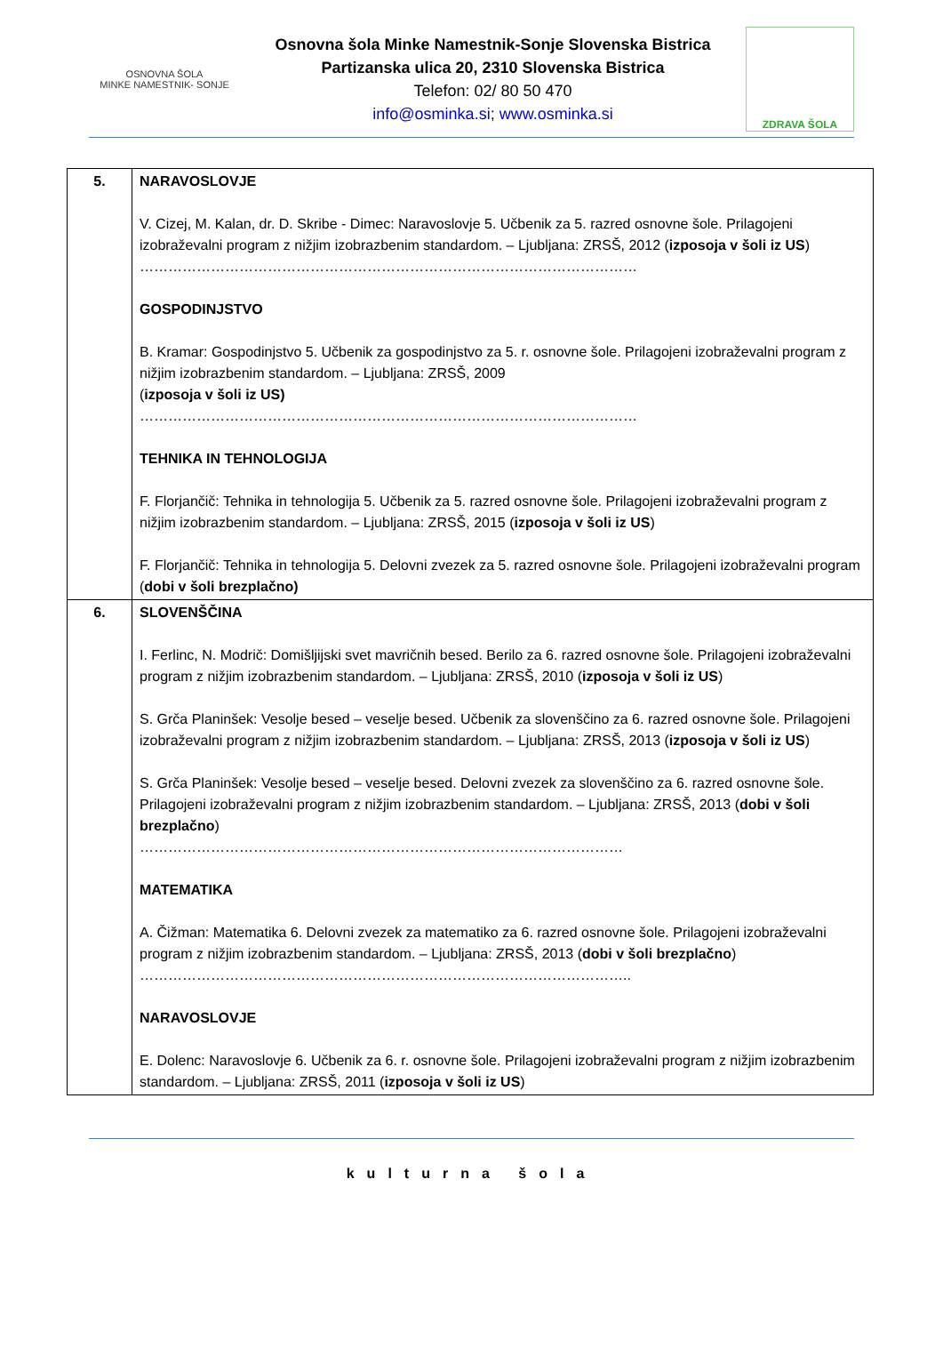OSNOVNA ŠOLA
MINKE NAMESTNIK- SONJE
Osnovna šola Minke Namestnik-Sonje Slovenska Bistrica
Partizanska ulica 20, 2310 Slovenska Bistrica
Telefon: 02/ 80 50 470
info@osminka.si; www.osminka.si
ZDRAVA ŠOLA
| 5. | NARAVOSLOVJE V. Cizej, M. Kalan, dr. D. Skribe - Dimec: Naravoslovje 5. Učbenik za 5. razred osnovne šole. Prilagojeni izobraževalni program z nižjim izobrazbenim standardom. – Ljubljana: ZRSŠ, 2012 ( izposoja v šoli iz US ) …………………………………………………………………………………………… GOSPODINJSTVO B. Kramar: Gospodinjstvo 5. Učbenik za gospodinjstvo za 5. r. osnovne šole. Prilagojeni izobraževalni program z nižjim izobrazbenim standardom. – Ljubljana: ZRSŠ, 2009 ( izposoja v šoli iz US) …………………………………………………………………………………………… TEHNIKA IN TEHNOLOGIJA F. Florjančič: Tehnika in tehnologija 5. Učbenik za 5. razred osnovne šole. Prilagojeni izobraževalni program z nižjim izobrazbenim standardom. – Ljubljana: ZRSŠ, 2015 ( izposoja v šoli iz US ) F. Florjančič: Tehnika in tehnologija 5. Delovni zvezek za 5. razred osnovne šole. Prilagojeni izobraževalni program ( dobi v šoli brezplačno) |
| 6. | SLOVENŠČINA I. Ferlinc, N. Modrič: Domišljijski svet mavričnih besed. Berilo za 6. razred osnovne šole. Prilagojeni izobraževalni program z nižjim izobrazbenim standardom. – Ljubljana: ZRSŠ, 2010 ( izposoja v šoli iz US ) S. Grča Planinšek: Vesolje besed – veselje besed. Učbenik za slovenščino za 6. razred osnovne šole. Prilagojeni izobraževalni program z nižjim izobrazbenim standardom. – Ljubljana: ZRSŠ, 2013 ( izposoja v šoli iz US ) S. Grča Planinšek: Vesolje besed – veselje besed. Delovni zvezek za slovenščino za 6. razred osnovne šole. Prilagojeni izobraževalni program z nižjim izobrazbenim standardom. – Ljubljana: ZRSŠ, 2013 ( dobi v šoli brezplačno ) ………………………………………………………………………………………… MATEMATIKA A. Čižman: Matematika 6. Delovni zvezek za matematiko za 6. razred osnovne šole. Prilagojeni izobraževalni program z nižjim izobrazbenim standardom. – Ljubljana: ZRSŠ, 2013 ( dobi v šoli brezplačno ) ………………………………………………………………………………………….. NARAVOSLOVJE E. Dolenc: Naravoslovje 6. Učbenik za 6. r. osnovne šole. Prilagojeni izobraževalni program z nižjim izobrazbenim standardom. – Ljubljana: ZRSŠ, 2011 ( izposoja v šoli iz US ) |
kulturna šola